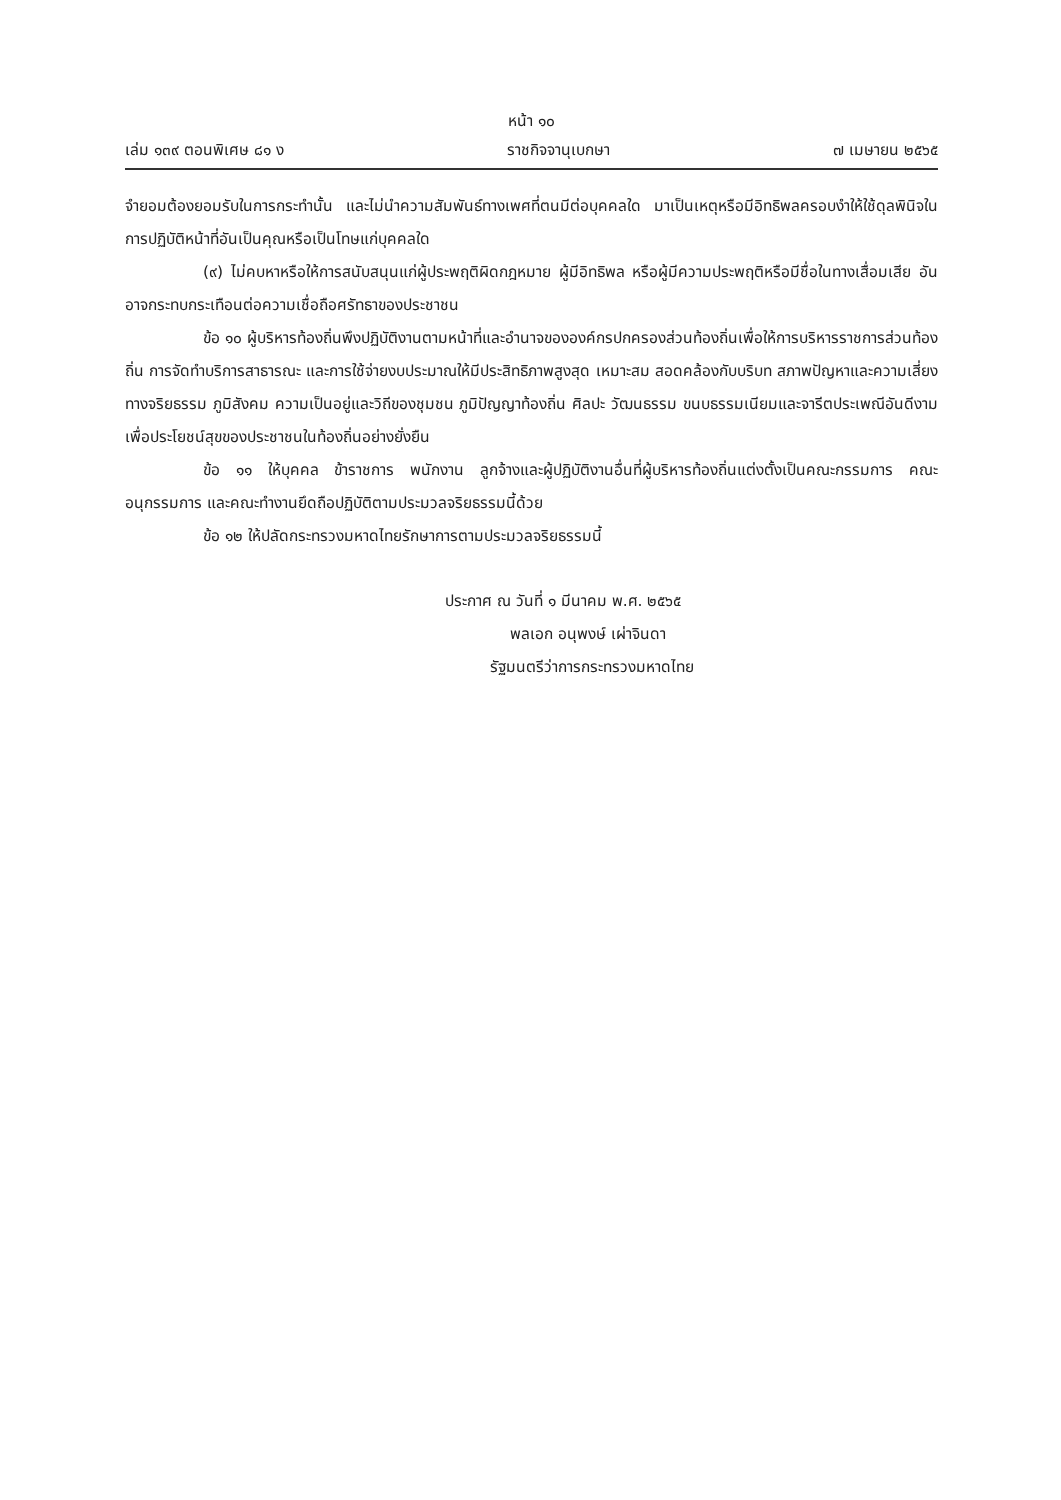หน้า ๑๐
เล่ม ๑๓๙ ตอนพิเศษ ๘๑ ง ราชกิจจานุเบกษา ๗ เมษายน ๒๕๖๕
จำยอมต้องยอมรับในการกระทำนั้น และไม่นำความสัมพันธ์ทางเพศที่ตนมีต่อบุคคลใด มาเป็นเหตุหรือมีอิทธิพลครอบงำให้ใช้ดุลพินิจในการปฏิบัติหน้าที่อันเป็นคุณหรือเป็นโทษแก่บุคคลใด
(๙) ไม่คบหาหรือให้การสนับสนุนแก่ผู้ประพฤติผิดกฎหมาย ผู้มีอิทธิพล หรือผู้มีความประพฤติหรือมีชื่อในทางเสื่อมเสีย อันอาจกระทบกระเทือนต่อความเชื่อถือศรัทธาของประชาชน
ข้อ ๑๐ ผู้บริหารท้องถิ่นพึงปฏิบัติงานตามหน้าที่และอำนาจขององค์กรปกครองส่วนท้องถิ่นเพื่อให้การบริหารราชการส่วนท้องถิ่น การจัดทำบริการสาธารณะ และการใช้จ่ายงบประมาณให้มีประสิทธิภาพสูงสุด เหมาะสม สอดคล้องกับบริบท สภาพปัญหาและความเสี่ยงทางจริยธรรม ภูมิสังคม ความเป็นอยู่และวิถีของชุมชน ภูมิปัญญาท้องถิ่น ศิลปะ วัฒนธรรม ขนบธรรมเนียมและจารีตประเพณีอันดีงาม เพื่อประโยชน์สุขของประชาชนในท้องถิ่นอย่างยั่งยืน
ข้อ ๑๑ ให้บุคคล ข้าราชการ พนักงาน ลูกจ้างและผู้ปฏิบัติงานอื่นที่ผู้บริหารท้องถิ่นแต่งตั้งเป็นคณะกรรมการ คณะอนุกรรมการ และคณะทำงานยึดถือปฏิบัติตามประมวลจริยธรรมนี้ด้วย
ข้อ ๑๒ ให้ปลัดกระทรวงมหาดไทยรักษาการตามประมวลจริยธรรมนี้
ประกาศ ณ วันที่ ๑ มีนาคม พ.ศ. ๒๕๖๕
พลเอก อนุพงษ์ เผ่าจินดา
รัฐมนตรีว่าการกระทรวงมหาดไทย